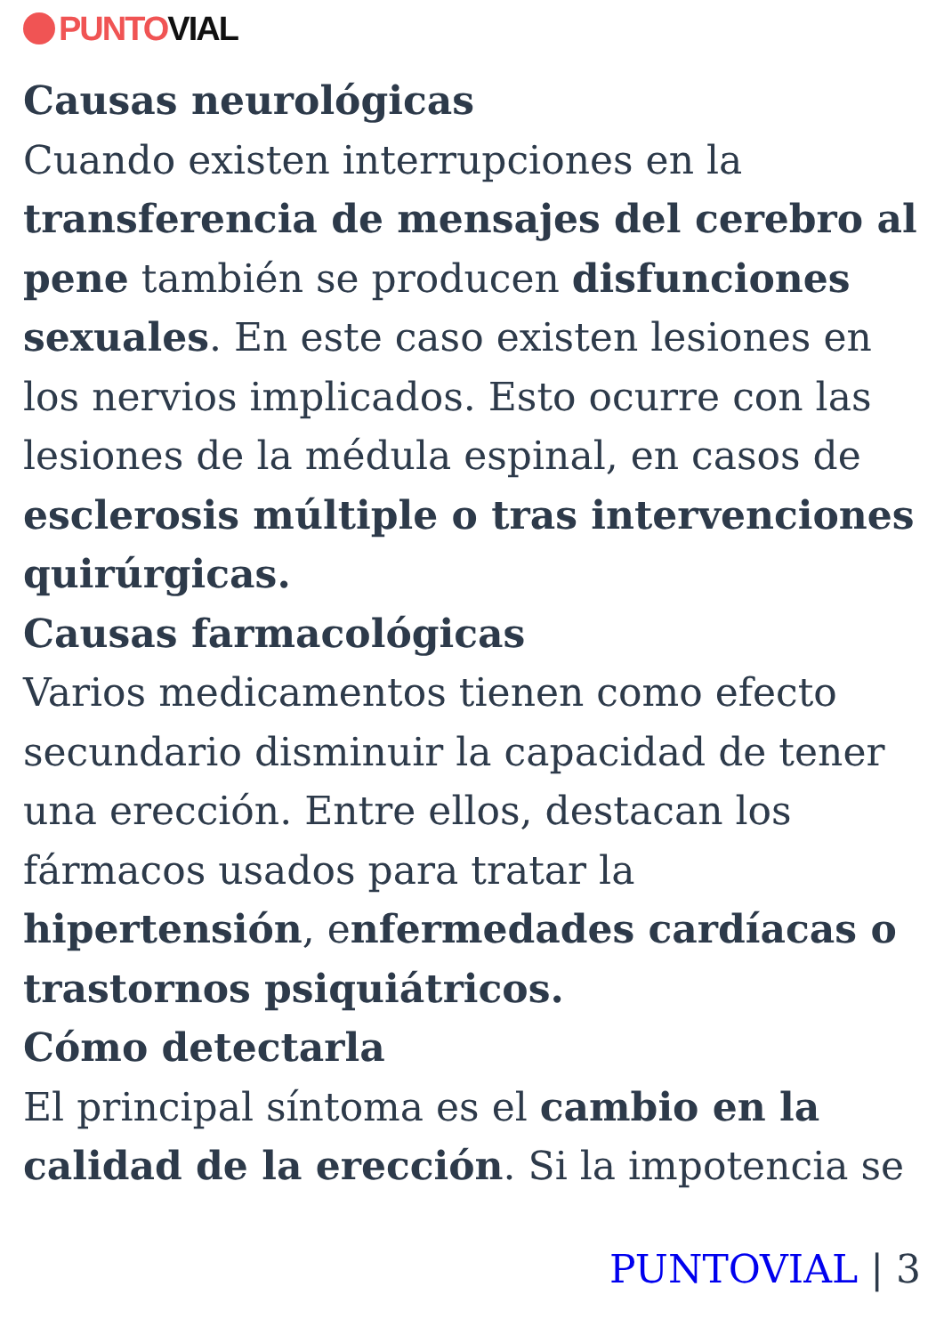PUNTO VIAL
Causas neurológicas
Cuando existen interrupciones en la transferencia de mensajes del cerebro al pene también se producen disfunciones sexuales. En este caso existen lesiones en los nervios implicados. Esto ocurre con las lesiones de la médula espinal, en casos de esclerosis múltiple o tras intervenciones quirúrgicas.
Causas farmacológicas
Varios medicamentos tienen como efecto secundario disminuir la capacidad de tener una erección. Entre ellos, destacan los fármacos usados para tratar la hipertensión, enfermedades cardíacas o trastornos psiquiátricos.
Cómo detectarla
El principal síntoma es el cambio en la calidad de la erección. Si la impotencia se
PUNTOVIAL | 3